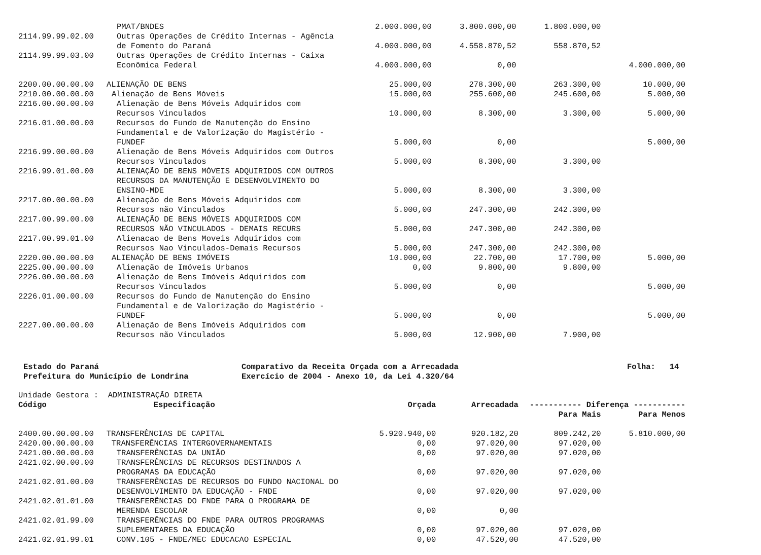| | PMAT/BNDES | 2.000.000,00 | 3.800.000,00 | 1.800.000,00 | |
| 2114.99.99.02.00 | Outras Operações de Crédito Internas - Agência de Fomento do Paraná | 4.000.000,00 | 4.558.870,52 | 558.870,52 | |
| 2114.99.99.03.00 | Outras Operações de Crédito Internas - Caixa Econômica Federal | 4.000.000,00 | 0,00 | | 4.000.000,00 |
| 2200.00.00.00.00 | ALIENAÇÃO DE BENS | 25.000,00 | 278.300,00 | 263.300,00 | 10.000,00 |
| 2210.00.00.00.00 | Alienação de Bens Móveis | 15.000,00 | 255.600,00 | 245.600,00 | 5.000,00 |
| 2216.00.00.00.00 | Alienação de Bens Móveis Adquiridos com Recursos Vinculados | 10.000,00 | 8.300,00 | 3.300,00 | 5.000,00 |
| 2216.01.00.00.00 | Recursos do Fundo de Manutenção do Ensino Fundamental e de Valorização do Magistério - FUNDEF | 5.000,00 | 0,00 | | 5.000,00 |
| 2216.99.00.00.00 | Alienação de Bens Móveis Adquiridos com Outros Recursos Vinculados | 5.000,00 | 8.300,00 | 3.300,00 | |
| 2216.99.01.00.00 | ALIENAÇÃO DE BENS MÓVEIS ADQUIRIDOS COM OUTROS RECURSOS DA MANUTENÇÃO E DESENVOLVIMENTO DO ENSINO-MDE | 5.000,00 | 8.300,00 | 3.300,00 | |
| 2217.00.00.00.00 | Alienação de Bens Móveis Adquiridos com Recursos não Vinculados | 5.000,00 | 247.300,00 | 242.300,00 | |
| 2217.00.99.00.00 | ALIENAÇÃO DE BENS MÓVEIS ADQUIRIDOS COM RECURSOS NÃO VINCULADOS - DEMAIS RECURS | 5.000,00 | 247.300,00 | 242.300,00 | |
| 2217.00.99.01.00 | Alienacao de Bens Moveis Adquiridos com Recursos Nao Vinculados-Demais Recursos | 5.000,00 | 247.300,00 | 242.300,00 | |
| 2220.00.00.00.00 | ALIENAÇÃO DE BENS IMÓVEIS | 10.000,00 | 22.700,00 | 17.700,00 | 5.000,00 |
| 2225.00.00.00.00 | Alienação de Imóveis Urbanos | 0,00 | 9.800,00 | 9.800,00 | |
| 2226.00.00.00.00 | Alienação de Bens Imóveis Adquiridos com Recursos Vinculados | 5.000,00 | 0,00 | | 5.000,00 |
| 2226.01.00.00.00 | Recursos do Fundo de Manutenção do Ensino Fundamental e de Valorização do Magistério - FUNDEF | 5.000,00 | 0,00 | | 5.000,00 |
| 2227.00.00.00.00 | Alienação de Bens Imóveis Adquiridos com Recursos não Vinculados | 5.000,00 | 12.900,00 | 7.900,00 | |
Estado do Paraná
Prefeitura do Município de Londrina
Comparativo da Receita Orçada com a Arrecadada
Exercício de 2004 - Anexo 10, da Lei 4.320/64
Folha: 14
Unidade Gestora : ADMINISTRAÇÃO DIRETA
| Código | Especificação | Orçada | Arrecadada | ----------- Diferença ----------- | |
| --- | --- | --- | --- | --- | --- |
| | | | | Para Mais | Para Menos |
| 2400.00.00.00.00 | TRANSFERÊNCIAS DE CAPITAL | 5.920.940,00 | 920.182,20 | 809.242,20 | 5.810.000,00 |
| 2420.00.00.00.00 | TRANSFERÊNCIAS INTERGOVERNAMENTAIS | 0,00 | 97.020,00 | 97.020,00 | |
| 2421.00.00.00.00 | TRANSFERÊNCIAS DA UNIÃO | 0,00 | 97.020,00 | 97.020,00 | |
| 2421.02.00.00.00 | TRANSFERÊNCIAS DE RECURSOS DESTINADOS A PROGRAMAS DA EDUCAÇÃO | 0,00 | 97.020,00 | 97.020,00 | |
| 2421.02.01.00.00 | TRANSFERÊNCIAS DE RECURSOS DO FUNDO NACIONAL DO DESENVOLVIMENTO DA EDUCAÇÃO - FNDE | 0,00 | 97.020,00 | 97.020,00 | |
| 2421.02.01.01.00 | TRANSFERÊNCIAS DO FNDE PARA O PROGRAMA DE MERENDA ESCOLAR | 0,00 | 0,00 | | |
| 2421.02.01.99.00 | TRANSFERÊNCIAS DO FNDE PARA OUTROS PROGRAMAS SUPLEMENTARES DA EDUCAÇÃO | 0,00 | 97.020,00 | 97.020,00 | |
| 2421.02.01.99.01 | CONV.105 - FNDE/MEC EDUCACAO ESPECIAL | 0,00 | 47.520,00 | 47.520,00 | |